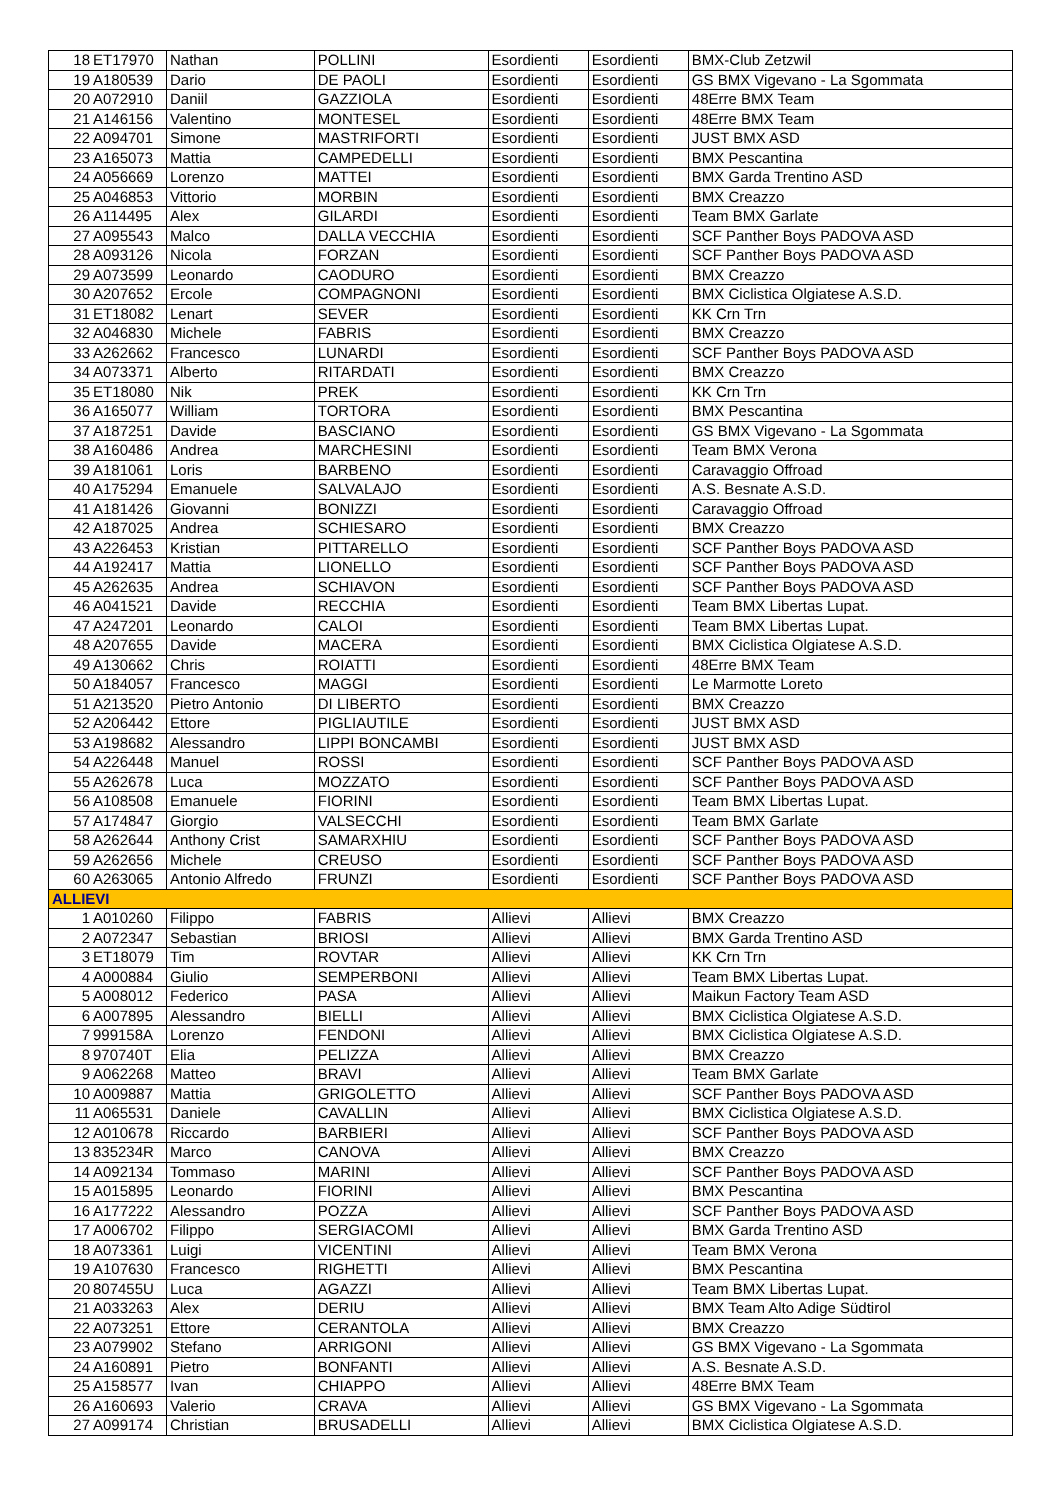| 18 | ET17970 | Nathan | POLLINI | Esordienti | Esordienti | BMX-Club Zetzwil |
| 19 | A180539 | Dario | DE PAOLI | Esordienti | Esordienti | GS BMX Vigevano - La Sgommata |
| 20 | A072910 | Daniil | GAZZIOLA | Esordienti | Esordienti | 48Erre BMX Team |
| 21 | A146156 | Valentino | MONTESEL | Esordienti | Esordienti | 48Erre BMX Team |
| 22 | A094701 | Simone | MASTRIFORTI | Esordienti | Esordienti | JUST BMX ASD |
| 23 | A165073 | Mattia | CAMPEDELLI | Esordienti | Esordienti | BMX Pescantina |
| 24 | A056669 | Lorenzo | MATTEI | Esordienti | Esordienti | BMX Garda Trentino ASD |
| 25 | A046853 | Vittorio | MORBIN | Esordienti | Esordienti | BMX Creazzo |
| 26 | A114495 | Alex | GILARDI | Esordienti | Esordienti | Team BMX Garlate |
| 27 | A095543 | Malco | DALLA VECCHIA | Esordienti | Esordienti | SCF Panther Boys PADOVA ASD |
| 28 | A093126 | Nicola | FORZAN | Esordienti | Esordienti | SCF Panther Boys PADOVA ASD |
| 29 | A073599 | Leonardo | CAODURO | Esordienti | Esordienti | BMX Creazzo |
| 30 | A207652 | Ercole | COMPAGNONI | Esordienti | Esordienti | BMX Ciclistica Olgiatese A.S.D. |
| 31 | ET18082 | Lenart | SEVER | Esordienti | Esordienti | KK Crn Trn |
| 32 | A046830 | Michele | FABRIS | Esordienti | Esordienti | BMX Creazzo |
| 33 | A262662 | Francesco | LUNARDI | Esordienti | Esordienti | SCF Panther Boys PADOVA ASD |
| 34 | A073371 | Alberto | RITARDATI | Esordienti | Esordienti | BMX Creazzo |
| 35 | ET18080 | Nik | PREK | Esordienti | Esordienti | KK Crn Trn |
| 36 | A165077 | William | TORTORA | Esordienti | Esordienti | BMX Pescantina |
| 37 | A187251 | Davide | BASCIANO | Esordienti | Esordienti | GS BMX Vigevano - La Sgommata |
| 38 | A160486 | Andrea | MARCHESINI | Esordienti | Esordienti | Team BMX Verona |
| 39 | A181061 | Loris | BARBENO | Esordienti | Esordienti | Caravaggio Offroad |
| 40 | A175294 | Emanuele | SALVALAJO | Esordienti | Esordienti | A.S. Besnate A.S.D. |
| 41 | A181426 | Giovanni | BONIZZI | Esordienti | Esordienti | Caravaggio Offroad |
| 42 | A187025 | Andrea | SCHIESARO | Esordienti | Esordienti | BMX Creazzo |
| 43 | A226453 | Kristian | PITTARELLO | Esordienti | Esordienti | SCF Panther Boys PADOVA ASD |
| 44 | A192417 | Mattia | LIONELLO | Esordienti | Esordienti | SCF Panther Boys PADOVA ASD |
| 45 | A262635 | Andrea | SCHIAVON | Esordienti | Esordienti | SCF Panther Boys PADOVA ASD |
| 46 | A041521 | Davide | RECCHIA | Esordienti | Esordienti | Team BMX Libertas Lupat. |
| 47 | A247201 | Leonardo | CALOI | Esordienti | Esordienti | Team BMX Libertas Lupat. |
| 48 | A207655 | Davide | MACERA | Esordienti | Esordienti | BMX Ciclistica Olgiatese A.S.D. |
| 49 | A130662 | Chris | ROIATTI | Esordienti | Esordienti | 48Erre BMX Team |
| 50 | A184057 | Francesco | MAGGI | Esordienti | Esordienti | Le Marmotte Loreto |
| 51 | A213520 | Pietro Antonio | DI LIBERTO | Esordienti | Esordienti | BMX Creazzo |
| 52 | A206442 | Ettore | PIGLIAUTILE | Esordienti | Esordienti | JUST BMX ASD |
| 53 | A198682 | Alessandro | LIPPI BONCAMBI | Esordienti | Esordienti | JUST BMX ASD |
| 54 | A226448 | Manuel | ROSSI | Esordienti | Esordienti | SCF Panther Boys PADOVA ASD |
| 55 | A262678 | Luca | MOZZATO | Esordienti | Esordienti | SCF Panther Boys PADOVA ASD |
| 56 | A108508 | Emanuele | FIORINI | Esordienti | Esordienti | Team BMX Libertas Lupat. |
| 57 | A174847 | Giorgio | VALSECCHI | Esordienti | Esordienti | Team BMX Garlate |
| 58 | A262644 | Anthony Crist | SAMARXHIU | Esordienti | Esordienti | SCF Panther Boys PADOVA ASD |
| 59 | A262656 | Michele | CREUSO | Esordienti | Esordienti | SCF Panther Boys PADOVA ASD |
| 60 | A263065 | Antonio Alfredo | FRUNZI | Esordienti | Esordienti | SCF Panther Boys PADOVA ASD |
| ALLIEVI | | | | | | |
| 1 | A010260 | Filippo | FABRIS | Allievi | Allievi | BMX Creazzo |
| 2 | A072347 | Sebastian | BRIOSI | Allievi | Allievi | BMX Garda Trentino ASD |
| 3 | ET18079 | Tim | ROVTAR | Allievi | Allievi | KK Crn Trn |
| 4 | A000884 | Giulio | SEMPERBONI | Allievi | Allievi | Team BMX Libertas Lupat. |
| 5 | A008012 | Federico | PASA | Allievi | Allievi | Maikun Factory Team ASD |
| 6 | A007895 | Alessandro | BIELLI | Allievi | Allievi | BMX Ciclistica Olgiatese A.S.D. |
| 7 | 999158A | Lorenzo | FENDONI | Allievi | Allievi | BMX Ciclistica Olgiatese A.S.D. |
| 8 | 970740T | Elia | PELIZZA | Allievi | Allievi | BMX Creazzo |
| 9 | A062268 | Matteo | BRAVI | Allievi | Allievi | Team BMX Garlate |
| 10 | A009887 | Mattia | GRIGOLETTO | Allievi | Allievi | SCF Panther Boys PADOVA ASD |
| 11 | A065531 | Daniele | CAVALLIN | Allievi | Allievi | BMX Ciclistica Olgiatese A.S.D. |
| 12 | A010678 | Riccardo | BARBIERI | Allievi | Allievi | SCF Panther Boys PADOVA ASD |
| 13 | 835234R | Marco | CANOVA | Allievi | Allievi | BMX Creazzo |
| 14 | A092134 | Tommaso | MARINI | Allievi | Allievi | SCF Panther Boys PADOVA ASD |
| 15 | A015895 | Leonardo | FIORINI | Allievi | Allievi | BMX Pescantina |
| 16 | A177222 | Alessandro | POZZA | Allievi | Allievi | SCF Panther Boys PADOVA ASD |
| 17 | A006702 | Filippo | SERGIACOMI | Allievi | Allievi | BMX Garda Trentino ASD |
| 18 | A073361 | Luigi | VICENTINI | Allievi | Allievi | Team BMX Verona |
| 19 | A107630 | Francesco | RIGHETTI | Allievi | Allievi | BMX Pescantina |
| 20 | 807455U | Luca | AGAZZI | Allievi | Allievi | Team BMX Libertas Lupat. |
| 21 | A033263 | Alex | DERIU | Allievi | Allievi | BMX Team Alto Adige Südtirol |
| 22 | A073251 | Ettore | CERANTOLA | Allievi | Allievi | BMX Creazzo |
| 23 | A079902 | Stefano | ARRIGONI | Allievi | Allievi | GS BMX Vigevano - La Sgommata |
| 24 | A160891 | Pietro | BONFANTI | Allievi | Allievi | A.S. Besnate A.S.D. |
| 25 | A158577 | Ivan | CHIAPPO | Allievi | Allievi | 48Erre BMX Team |
| 26 | A160693 | Valerio | CRAVA | Allievi | Allievi | GS BMX Vigevano - La Sgommata |
| 27 | A099174 | Christian | BRUSADELLI | Allievi | Allievi | BMX Ciclistica Olgiatese A.S.D. |